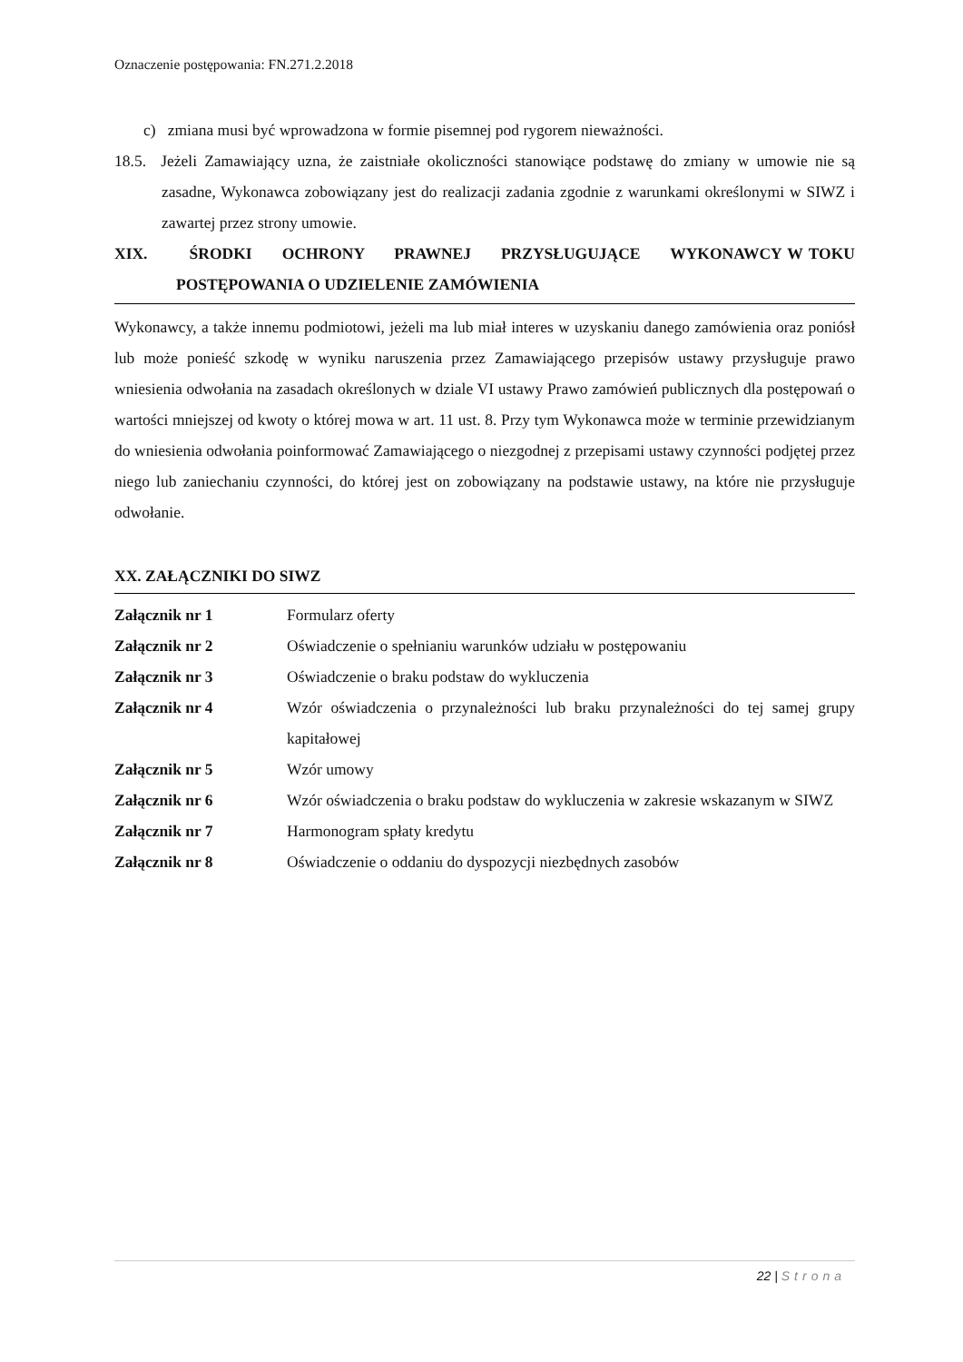Oznaczenie postępowania: FN.271.2.2018
c) zmiana musi być wprowadzona w formie pisemnej pod rygorem nieważności.
18.5. Jeżeli Zamawiający uzna, że zaistniałe okoliczności stanowiące podstawę do zmiany w umowie nie są zasadne, Wykonawca zobowiązany jest do realizacji zadania zgodnie z warunkami określonymi w SIWZ i zawartej przez strony umowie.
XIX. ŚRODKI OCHRONY PRAWNEJ PRZYSŁUGUJĄCE WYKONAWCY W TOKU POSTĘPOWANIA O UDZIELENIE ZAMÓWIENIA
Wykonawcy, a także innemu podmiotowi, jeżeli ma lub miał interes w uzyskaniu danego zamówienia oraz poniósł lub może ponieść szkodę w wyniku naruszenia przez Zamawiającego przepisów ustawy przysługuje prawo wniesienia odwołania na zasadach określonych w dziale VI ustawy Prawo zamówień publicznych dla postępowań o wartości mniejszej od kwoty o której mowa w art. 11 ust. 8. Przy tym Wykonawca może w terminie przewidzianym do wniesienia odwołania poinformować Zamawiającego o niezgodnej z przepisami ustawy czynności podjętej przez niego lub zaniechaniu czynności, do której jest on zobowiązany na podstawie ustawy, na które nie przysługuje odwołanie.
XX. ZAŁĄCZNIKI DO SIWZ
| Załącznik nr 1 | Formularz oferty |
| Załącznik nr 2 | Oświadczenie o spełnianiu warunków udziału w postępowaniu |
| Załącznik nr 3 | Oświadczenie o braku podstaw do wykluczenia |
| Załącznik nr 4 | Wzór oświadczenia o przynależności lub braku przynależności do tej samej grupy kapitałowej |
| Załącznik nr 5 | Wzór umowy |
| Załącznik nr 6 | Wzór oświadczenia o braku podstaw do wykluczenia w zakresie wskazanym w SIWZ |
| Załącznik nr 7 | Harmonogram spłaty kredytu |
| Załącznik nr 8 | Oświadczenie o oddaniu do dyspozycji niezbędnych zasobów |
22 | Strona